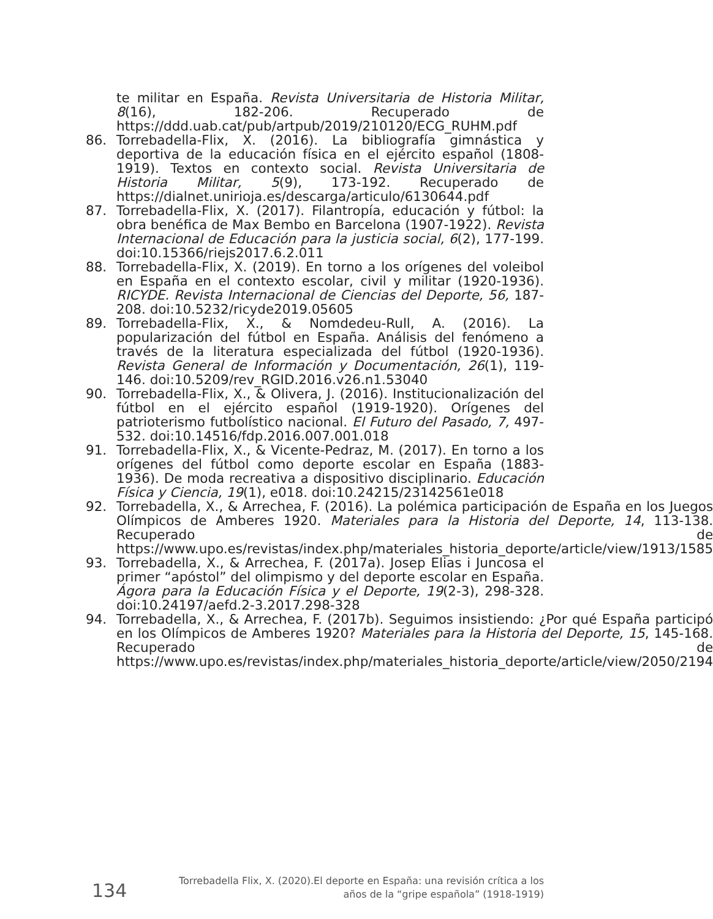te militar en España. Revista Universitaria de Historia Militar, 8(16), 182-206. Recuperado de https://ddd.uab.cat/pub/artpub/2019/210120/ECG_RUHM.pdf
86. Torrebadella-Flix, X. (2016). La bibliografía gimnástica y deportiva de la educación física en el ejército español (1808-1919). Textos en contexto social. Revista Universitaria de Historia Militar, 5(9), 173-192. Recuperado de https://dialnet.unirioja.es/descarga/articulo/6130644.pdf
87. Torrebadella-Flix, X. (2017). Filantropía, educación y fútbol: la obra benéfica de Max Bembo en Barcelona (1907-1922). Revista Internacional de Educación para la justicia social, 6(2), 177-199. doi:10.15366/riejs2017.6.2.011
88. Torrebadella-Flix, X. (2019). En torno a los orígenes del voleibol en España en el contexto escolar, civil y militar (1920-1936). RICYDE. Revista Internacional de Ciencias del Deporte, 56, 187-208. doi:10.5232/ricyde2019.05605
89. Torrebadella-Flix, X., & Nomdedeu-Rull, A. (2016). La popularización del fútbol en España. Análisis del fenómeno a través de la literatura especializada del fútbol (1920-1936). Revista General de Información y Documentación, 26(1), 119-146. doi:10.5209/rev_RGID.2016.v26.n1.53040
90. Torrebadella-Flix, X., & Olivera, J. (2016). Institucionalización del fútbol en el ejército español (1919-1920). Orígenes del patrioterismo futbolístico nacional. El Futuro del Pasado, 7, 497-532. doi:10.14516/fdp.2016.007.001.018
91. Torrebadella-Flix, X., & Vicente-Pedraz, M. (2017). En torno a los orígenes del fútbol como deporte escolar en España (1883-1936). De moda recreativa a dispositivo disciplinario. Educación Física y Ciencia, 19(1), e018. doi:10.24215/23142561e018
92. Torrebadella, X., & Arrechea, F. (2016). La polémica participación de España en los Juegos Olímpicos de Amberes 1920. Materiales para la Historia del Deporte, 14, 113-138. Recuperado de https://www.upo.es/revistas/index.php/materiales_historia_deporte/article/view/1913/1585
93. Torrebadella, X., & Arrechea, F. (2017a). Josep Elias i Juncosa el primer “apóstol” del olimpismo y del deporte escolar en España. Ágora para la Educación Física y el Deporte, 19(2-3), 298-328. doi:10.24197/aefd.2-3.2017.298-328
94. Torrebadella, X., & Arrechea, F. (2017b). Seguimos insistiendo: ¿Por qué España participó en los Olímpicos de Amberes 1920? Materiales para la Historia del Deporte, 15, 145-168. Recuperado de https://www.upo.es/revistas/index.php/materiales_historia_deporte/article/view/2050/2194
134 Torrebadella Flix, X. (2020).El deporte en España: una revisión crítica a los
años de la “gripe española” (1918-1919)